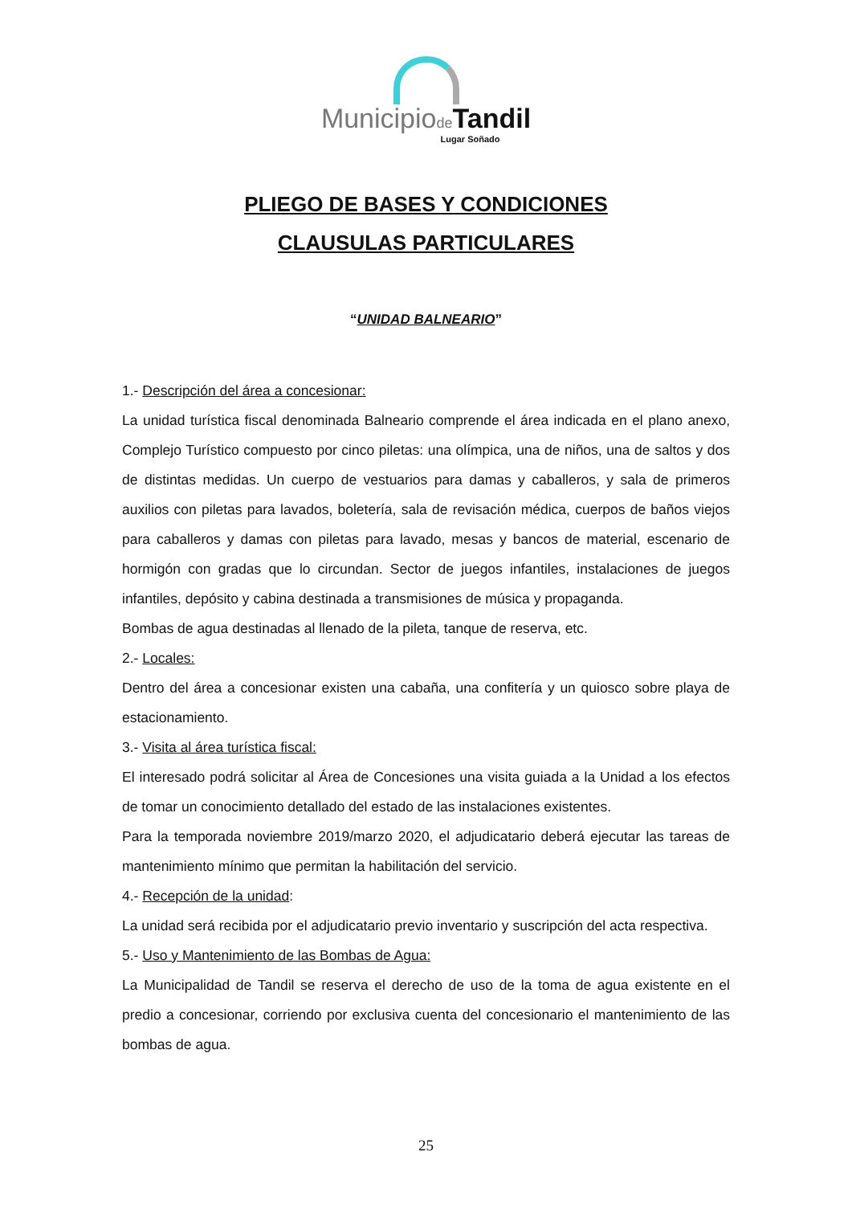Municipiode Tandil
Lugar Soñado
PLIEGO DE BASES Y CONDICIONES
CLAUSULAS PARTICULARES
“UNIDAD BALNEARIO”
1.- Descripción del área a concesionar:
La unidad turística fiscal denominada Balneario comprende el área indicada en el plano anexo, Complejo Turístico compuesto por cinco piletas: una olímpica, una de niños, una de saltos y dos de distintas medidas. Un cuerpo de vestuarios para damas y caballeros, y sala de primeros auxilios con piletas para lavados, boletería, sala de revisación médica, cuerpos de baños viejos para caballeros y damas con piletas para lavado, mesas y bancos de material, escenario de hormigón con gradas que lo circundan. Sector de juegos infantiles, instalaciones de juegos infantiles, depósito y cabina destinada a transmisiones de música y propaganda.
Bombas de agua destinadas al llenado de la pileta, tanque de reserva, etc.
2.- Locales:
Dentro del área a concesionar existen una cabaña, una confitería y un quiosco sobre playa de estacionamiento.
3.- Visita al área turística fiscal:
El interesado podrá solicitar al Área de Concesiones una visita guiada a la Unidad a los efectos de tomar un conocimiento detallado del estado de las instalaciones existentes.
Para la temporada noviembre 2019/marzo 2020, el adjudicatario deberá ejecutar las tareas de mantenimiento mínimo que permitan la habilitación del servicio.
4.- Recepción de la unidad:
La unidad será recibida por el adjudicatario previo inventario y suscripción del acta respectiva.
5.- Uso y Mantenimiento de las Bombas de Agua:
La Municipalidad de Tandil se reserva el derecho de uso de la toma de agua existente en el predio a concesionar, corriendo por exclusiva cuenta del concesionario el mantenimiento de las bombas de agua.
25